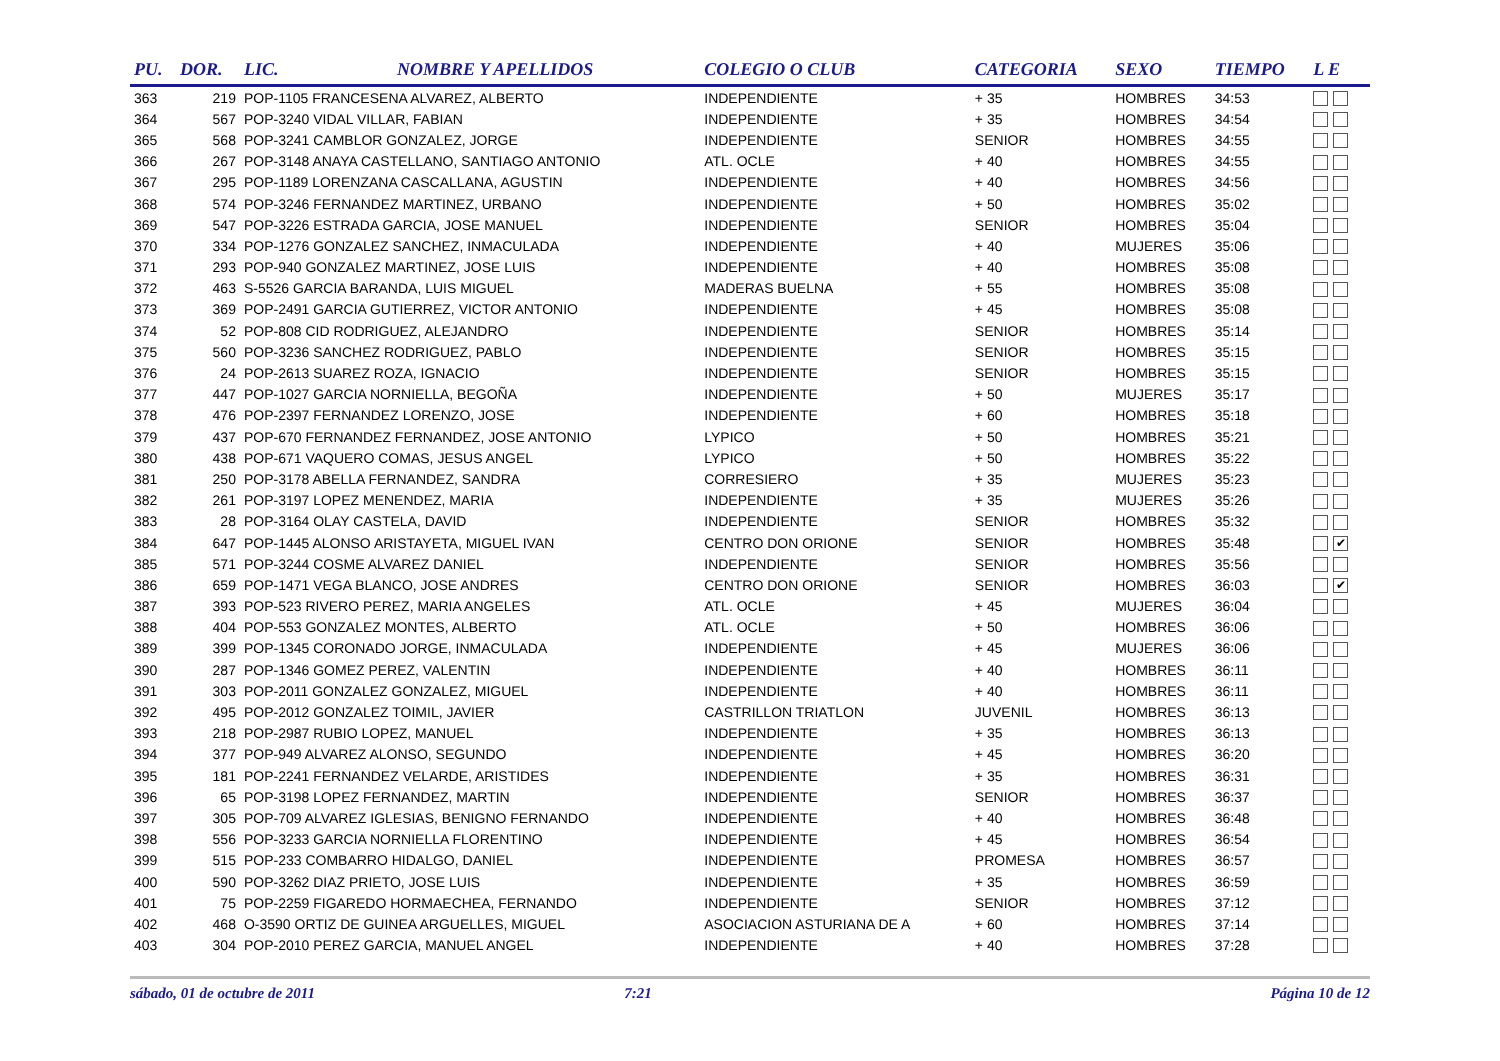| PU. | DOR. | LIC. | NOMBRE Y APELLIDOS | COLEGIO O CLUB | CATEGORIA | SEXO | TIEMPO | L E |
| --- | --- | --- | --- | --- | --- | --- | --- | --- |
| 363 | 219 | POP-1105 FRANCESENA ALVAREZ, ALBERTO | | INDEPENDIENTE | + 35 | HOMBRES | 34:53 | |
| 364 | 567 | POP-3240 VIDAL VILLAR, FABIAN | | INDEPENDIENTE | + 35 | HOMBRES | 34:54 | |
| 365 | 568 | POP-3241 CAMBLOR GONZALEZ, JORGE | | INDEPENDIENTE | SENIOR | HOMBRES | 34:55 | |
| 366 | 267 | POP-3148 ANAYA CASTELLANO, SANTIAGO ANTONIO | | ATL. OCLE | + 40 | HOMBRES | 34:55 | |
| 367 | 295 | POP-1189 LORENZANA CASCALLANA, AGUSTIN | | INDEPENDIENTE | + 40 | HOMBRES | 34:56 | |
| 368 | 574 | POP-3246 FERNANDEZ MARTINEZ, URBANO | | INDEPENDIENTE | + 50 | HOMBRES | 35:02 | |
| 369 | 547 | POP-3226 ESTRADA GARCIA, JOSE MANUEL | | INDEPENDIENTE | SENIOR | HOMBRES | 35:04 | |
| 370 | 334 | POP-1276 GONZALEZ SANCHEZ, INMACULADA | | INDEPENDIENTE | + 40 | MUJERES | 35:06 | |
| 371 | 293 | POP-940 GONZALEZ MARTINEZ, JOSE LUIS | | INDEPENDIENTE | + 40 | HOMBRES | 35:08 | |
| 372 | 463 | S-5526 GARCIA BARANDA, LUIS MIGUEL | | MADERAS BUELNA | + 55 | HOMBRES | 35:08 | |
| 373 | 369 | POP-2491 GARCIA GUTIERREZ, VICTOR ANTONIO | | INDEPENDIENTE | + 45 | HOMBRES | 35:08 | |
| 374 | 52 | POP-808 CID RODRIGUEZ, ALEJANDRO | | INDEPENDIENTE | SENIOR | HOMBRES | 35:14 | |
| 375 | 560 | POP-3236 SANCHEZ RODRIGUEZ, PABLO | | INDEPENDIENTE | SENIOR | HOMBRES | 35:15 | |
| 376 | 24 | POP-2613 SUAREZ ROZA, IGNACIO | | INDEPENDIENTE | SENIOR | HOMBRES | 35:15 | |
| 377 | 447 | POP-1027 GARCIA NORNIELLA, BEGOÑA | | INDEPENDIENTE | + 50 | MUJERES | 35:17 | |
| 378 | 476 | POP-2397 FERNANDEZ LORENZO, JOSE | | INDEPENDIENTE | + 60 | HOMBRES | 35:18 | |
| 379 | 437 | POP-670 FERNANDEZ FERNANDEZ, JOSE ANTONIO | | LYPICO | + 50 | HOMBRES | 35:21 | |
| 380 | 438 | POP-671 VAQUERO COMAS, JESUS ANGEL | | LYPICO | + 50 | HOMBRES | 35:22 | |
| 381 | 250 | POP-3178 ABELLA FERNANDEZ, SANDRA | | CORRESIERO | + 35 | MUJERES | 35:23 | |
| 382 | 261 | POP-3197 LOPEZ MENENDEZ, MARIA | | INDEPENDIENTE | + 35 | MUJERES | 35:26 | |
| 383 | 28 | POP-3164 OLAY CASTELA, DAVID | | INDEPENDIENTE | SENIOR | HOMBRES | 35:32 | |
| 384 | 647 | POP-1445 ALONSO ARISTAYETA, MIGUEL IVAN | | CENTRO DON ORIONE | SENIOR | HOMBRES | 35:48 | ✔ |
| 385 | 571 | POP-3244 COSME ALVAREZ DANIEL | | INDEPENDIENTE | SENIOR | HOMBRES | 35:56 | |
| 386 | 659 | POP-1471 VEGA BLANCO, JOSE ANDRES | | CENTRO DON ORIONE | SENIOR | HOMBRES | 36:03 | ✔ |
| 387 | 393 | POP-523 RIVERO PEREZ, MARIA ANGELES | | ATL. OCLE | + 45 | MUJERES | 36:04 | |
| 388 | 404 | POP-553 GONZALEZ MONTES, ALBERTO | | ATL. OCLE | + 50 | HOMBRES | 36:06 | |
| 389 | 399 | POP-1345 CORONADO JORGE, INMACULADA | | INDEPENDIENTE | + 45 | MUJERES | 36:06 | |
| 390 | 287 | POP-1346 GOMEZ PEREZ, VALENTIN | | INDEPENDIENTE | + 40 | HOMBRES | 36:11 | |
| 391 | 303 | POP-2011 GONZALEZ GONZALEZ, MIGUEL | | INDEPENDIENTE | + 40 | HOMBRES | 36:11 | |
| 392 | 495 | POP-2012 GONZALEZ TOIMIL, JAVIER | | CASTRILLON TRIATLON | JUVENIL | HOMBRES | 36:13 | |
| 393 | 218 | POP-2987 RUBIO LOPEZ, MANUEL | | INDEPENDIENTE | + 35 | HOMBRES | 36:13 | |
| 394 | 377 | POP-949 ALVAREZ ALONSO, SEGUNDO | | INDEPENDIENTE | + 45 | HOMBRES | 36:20 | |
| 395 | 181 | POP-2241 FERNANDEZ VELARDE, ARISTIDES | | INDEPENDIENTE | + 35 | HOMBRES | 36:31 | |
| 396 | 65 | POP-3198 LOPEZ FERNANDEZ, MARTIN | | INDEPENDIENTE | SENIOR | HOMBRES | 36:37 | |
| 397 | 305 | POP-709 ALVAREZ IGLESIAS, BENIGNO FERNANDO | | INDEPENDIENTE | + 40 | HOMBRES | 36:48 | |
| 398 | 556 | POP-3233 GARCIA NORNIELLA FLORENTINO | | INDEPENDIENTE | + 45 | HOMBRES | 36:54 | |
| 399 | 515 | POP-233 COMBARRO HIDALGO, DANIEL | | INDEPENDIENTE | PROMESA | HOMBRES | 36:57 | |
| 400 | 590 | POP-3262 DIAZ PRIETO, JOSE LUIS | | INDEPENDIENTE | + 35 | HOMBRES | 36:59 | |
| 401 | 75 | POP-2259 FIGAREDO HORMAECHEA, FERNANDO | | INDEPENDIENTE | SENIOR | HOMBRES | 37:12 | |
| 402 | 468 | O-3590 ORTIZ DE GUINEA ARGUELLES, MIGUEL | | ASOCIACION ASTURIANA DE A | + 60 | HOMBRES | 37:14 | |
| 403 | 304 | POP-2010 PEREZ GARCIA, MANUEL ANGEL | | INDEPENDIENTE | + 40 | HOMBRES | 37:28 | |
sábado, 01 de octubre de 2011 7:21 Página 10 de 12